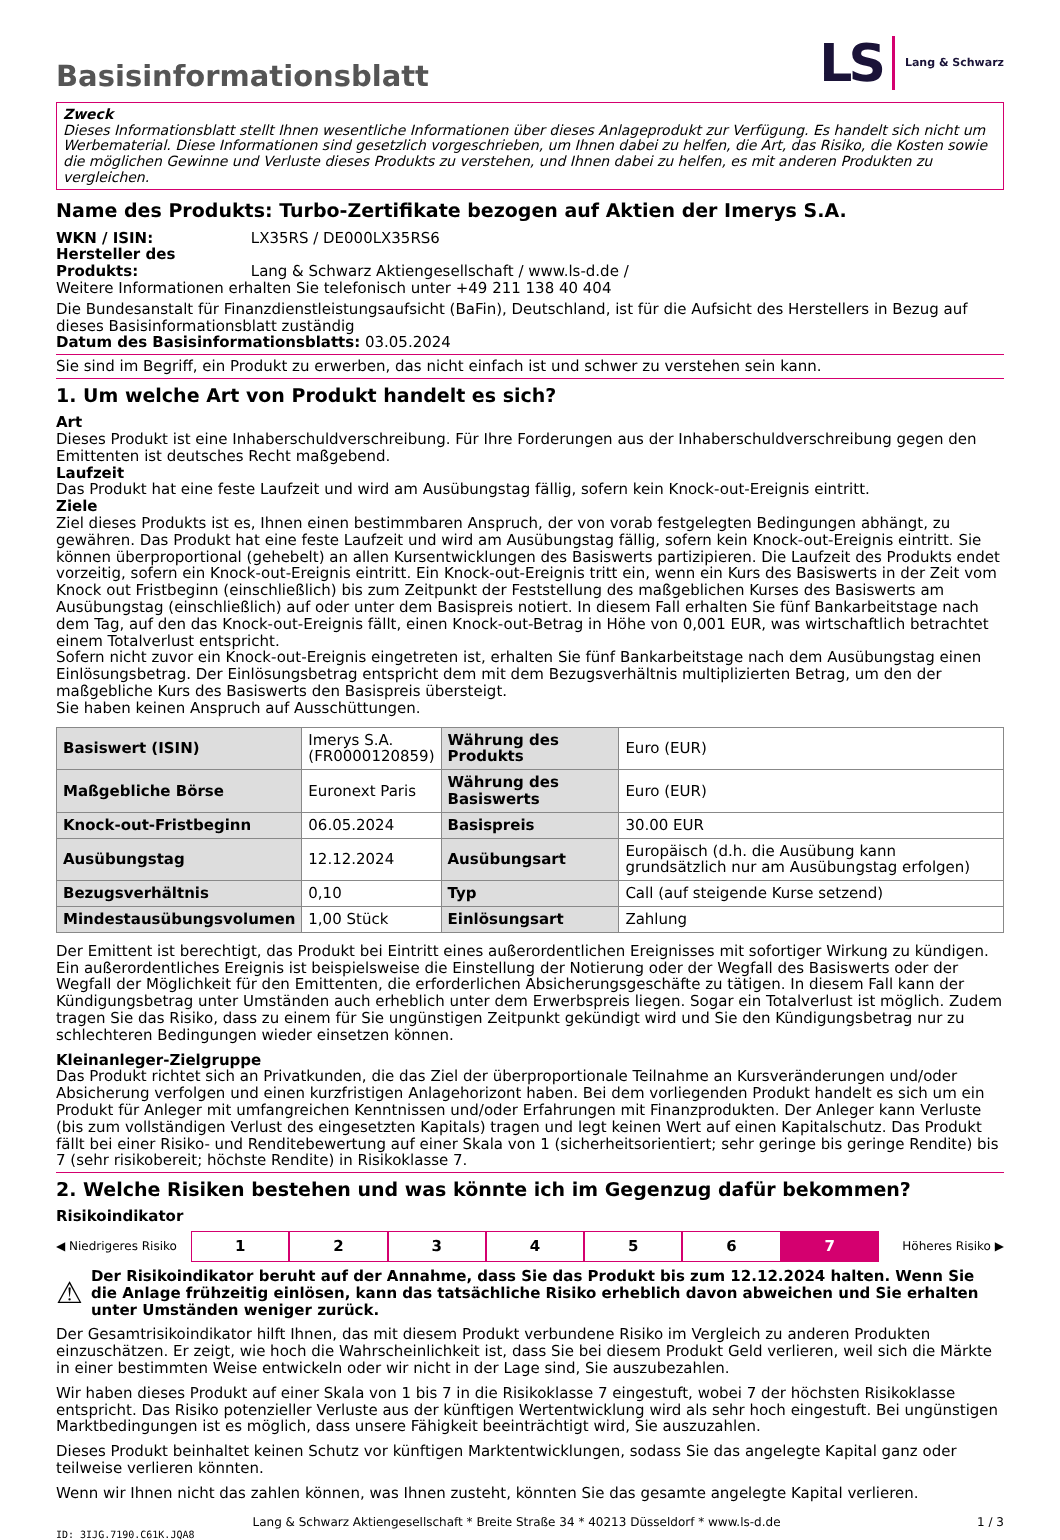Basisinformationsblatt
LS Lang & Schwarz
Zweck
Dieses Informationsblatt stellt Ihnen wesentliche Informationen über dieses Anlageprodukt zur Verfügung. Es handelt sich nicht um Werbematerial. Diese Informationen sind gesetzlich vorgeschrieben, um Ihnen dabei zu helfen, die Art, das Risiko, die Kosten sowie die möglichen Gewinne und Verluste dieses Produkts zu verstehen, und Ihnen dabei zu helfen, es mit anderen Produkten zu vergleichen.
Name des Produkts: Turbo-Zertifikate bezogen auf Aktien der Imerys S.A.
WKN / ISIN: LX35RS / DE000LX35RS6
Hersteller des Produkts: Lang & Schwarz Aktiengesellschaft / www.ls-d.de /
Weitere Informationen erhalten Sie telefonisch unter +49 211 138 40 404
Die Bundesanstalt für Finanzdienstleistungsaufsicht (BaFin), Deutschland, ist für die Aufsicht des Herstellers in Bezug auf dieses Basisinformationsblatt zuständig
Datum des Basisinformationsblatts: 03.05.2024
Sie sind im Begriff, ein Produkt zu erwerben, das nicht einfach ist und schwer zu verstehen sein kann.
1. Um welche Art von Produkt handelt es sich?
Art
Dieses Produkt ist eine Inhaberschuldverschreibung. Für Ihre Forderungen aus der Inhaberschuldverschreibung gegen den Emittenten ist deutsches Recht maßgebend.
Laufzeit
Das Produkt hat eine feste Laufzeit und wird am Ausübungstag fällig, sofern kein Knock-out-Ereignis eintritt.
Ziele
Ziel dieses Produkts ist es, Ihnen einen bestimmbaren Anspruch, der von vorab festgelegten Bedingungen abhängt, zu gewähren. Das Produkt hat eine feste Laufzeit und wird am Ausübungstag fällig, sofern kein Knock-out-Ereignis eintritt. Sie können überproportional (gehebelt) an allen Kursentwicklungen des Basiswerts partizipieren. Die Laufzeit des Produkts endet vorzeitig, sofern ein Knock-out-Ereignis eintritt. Ein Knock-out-Ereignis tritt ein, wenn ein Kurs des Basiswerts in der Zeit vom Knock out Fristbeginn (einschließlich) bis zum Zeitpunkt der Feststellung des maßgeblichen Kurses des Basiswerts am Ausübungstag (einschließlich) auf oder unter dem Basispreis notiert. In diesem Fall erhalten Sie fünf Bankarbeitstage nach dem Tag, auf den das Knock-out-Ereignis fällt, einen Knock-out-Betrag in Höhe von 0,001 EUR, was wirtschaftlich betrachtet einem Totalverlust entspricht.
Sofern nicht zuvor ein Knock-out-Ereignis eingetreten ist, erhalten Sie fünf Bankarbeitstage nach dem Ausübungstag einen Einlösungsbetrag. Der Einlösungsbetrag entspricht dem mit dem Bezugsverhältnis multiplizierten Betrag, um den der maßgebliche Kurs des Basiswerts den Basispreis übersteigt.
Sie haben keinen Anspruch auf Ausschüttungen.
| Basiswert (ISIN) | Imerys S.A. (FR0000120859) | Währung des Produkts | Euro (EUR) |
| Maßgebliche Börse | Euronext Paris | Währung des Basiswerts | Euro (EUR) |
| Knock-out-Fristbeginn | 06.05.2024 | Basispreis | 30.00 EUR |
| Ausübungstag | 12.12.2024 | Ausübungsart | Europäisch (d.h. die Ausübung kann grundsätzlich nur am Ausübungstag erfolgen) |
| Bezugsverhältnis | 0,10 | Typ | Call (auf steigende Kurse setzend) |
| Mindestausübungsvolumen | 1,00 Stück | Einlösungsart | Zahlung |
Der Emittent ist berechtigt, das Produkt bei Eintritt eines außerordentlichen Ereignisses mit sofortiger Wirkung zu kündigen. Ein außerordentliches Ereignis ist beispielsweise die Einstellung der Notierung oder der Wegfall des Basiswerts oder der Wegfall der Möglichkeit für den Emittenten, die erforderlichen Absicherungsgeschäfte zu tätigen. In diesem Fall kann der Kündigungsbetrag unter Umständen auch erheblich unter dem Erwerbspreis liegen. Sogar ein Totalverlust ist möglich. Zudem tragen Sie das Risiko, dass zu einem für Sie ungünstigen Zeitpunkt gekündigt wird und Sie den Kündigungsbetrag nur zu schlechteren Bedingungen wieder einsetzen können.
Kleinanleger-Zielgruppe
Das Produkt richtet sich an Privatkunden, die das Ziel der überproportionale Teilnahme an Kursveränderungen und/oder Absicherung verfolgen und einen kurzfristigen Anlagehorizont haben. Bei dem vorliegenden Produkt handelt es sich um ein Produkt für Anleger mit umfangreichen Kenntnissen und/oder Erfahrungen mit Finanzprodukten. Der Anleger kann Verluste (bis zum vollständigen Verlust des eingesetzten Kapitals) tragen und legt keinen Wert auf einen Kapitalschutz. Das Produkt fällt bei einer Risiko- und Renditebewertung auf einer Skala von 1 (sicherheitsorientiert; sehr geringe bis geringe Rendite) bis 7 (sehr risikobereit; höchste Rendite) in Risikoklasse 7.
2. Welche Risiken bestehen und was könnte ich im Gegenzug dafür bekommen?
Risikoindikator
◀ Niedrigeres Risiko
1 2 3 4 5 6 7
Höheres Risiko ▶
⚠ Der Risikoindikator beruht auf der Annahme, dass Sie das Produkt bis zum 12.12.2024 halten. Wenn Sie die Anlage frühzeitig einlösen, kann das tatsächliche Risiko erheblich davon abweichen und Sie erhalten unter Umständen weniger zurück.
Der Gesamtrisikoindikator hilft Ihnen, das mit diesem Produkt verbundene Risiko im Vergleich zu anderen Produkten einzuschätzen. Er zeigt, wie hoch die Wahrscheinlichkeit ist, dass Sie bei diesem Produkt Geld verlieren, weil sich die Märkte in einer bestimmten Weise entwickeln oder wir nicht in der Lage sind, Sie auszubezahlen.
Wir haben dieses Produkt auf einer Skala von 1 bis 7 in die Risikoklasse 7 eingestuft, wobei 7 der höchsten Risikoklasse entspricht. Das Risiko potenzieller Verluste aus der künftigen Wertentwicklung wird als sehr hoch eingestuft. Bei ungünstigen Marktbedingungen ist es möglich, dass unsere Fähigkeit beeinträchtigt wird, Sie auszuzahlen.
Dieses Produkt beinhaltet keinen Schutz vor künftigen Marktentwicklungen, sodass Sie das angelegte Kapital ganz oder teilweise verlieren könnten.
Wenn wir Ihnen nicht das zahlen können, was Ihnen zusteht, könnten Sie das gesamte angelegte Kapital verlieren.
Lang & Schwarz Aktiengesellschaft * Breite Straße 34 * 40213 Düsseldorf * www.ls-d.de 1 / 3
ID: 3IJG.7190.C61K.JQA8